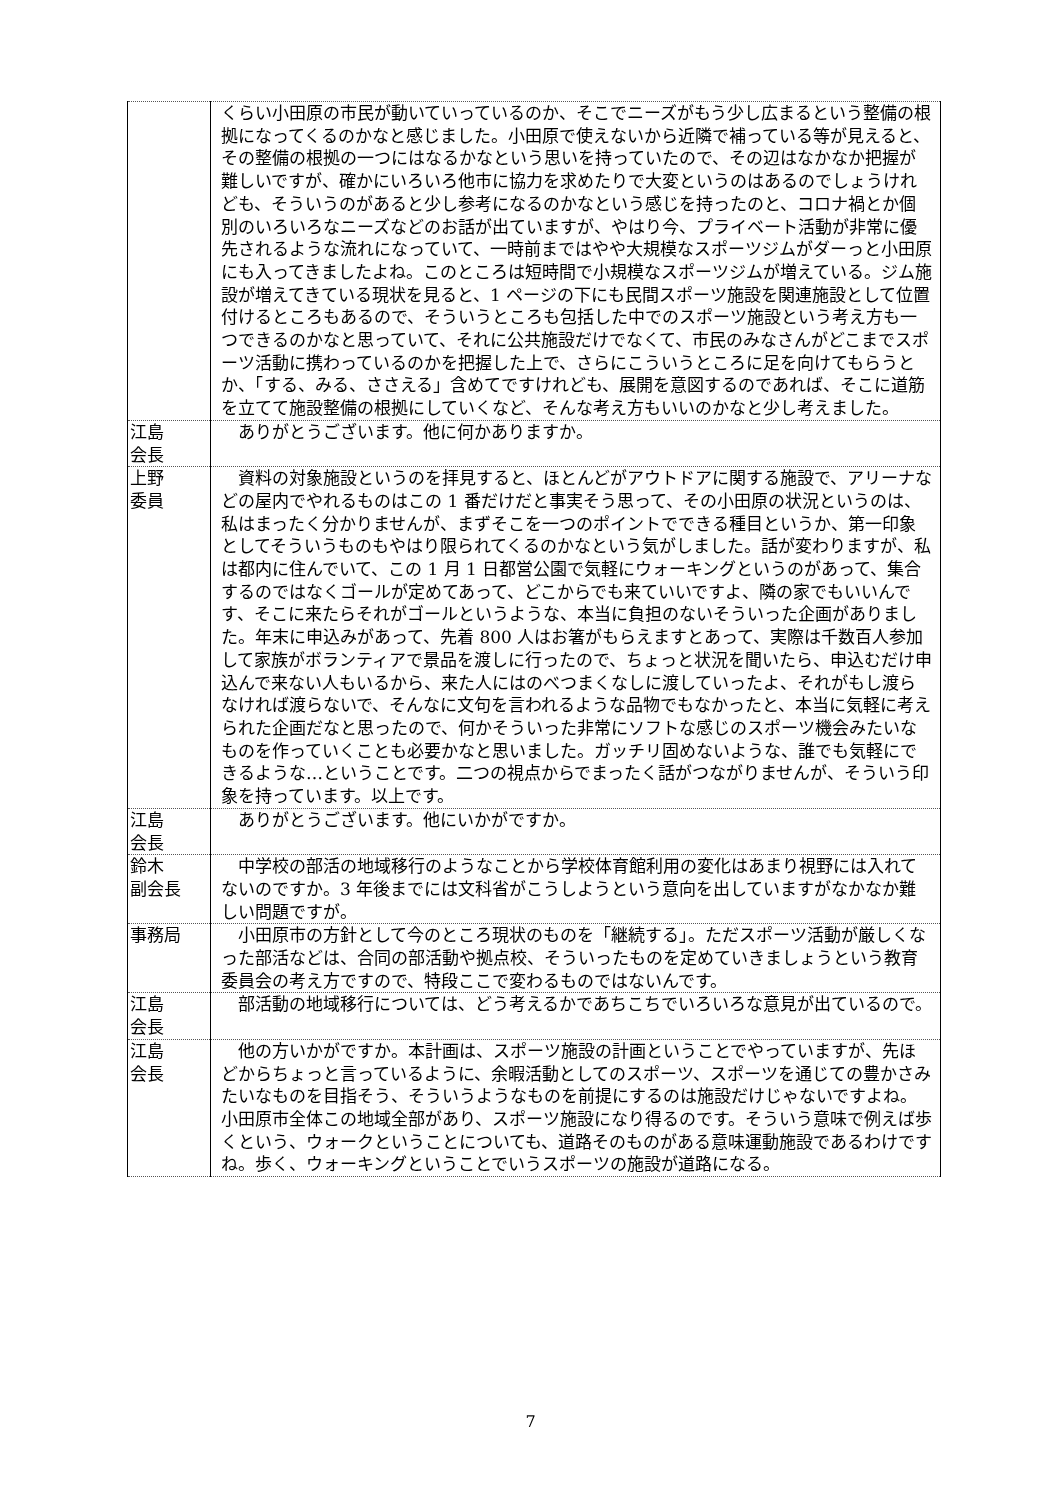| | くらい小田原の市民が動いていっているのか、そこでニーズがもう少し広まるという整備の根拠になってくるのかなと感じました。小田原で使えないから近隣で補っている等が見えると、その整備の根拠の一つにはなるかなという思いを持っていたので、その辺はなかなか把握が難しいですが、確かにいろいろ他市に協力を求めたりで大変というのはあるのでしょうけれども、そういうのがあると少し参考になるのかなという感じを持ったのと、コロナ禍とか個別のいろいろなニーズなどのお話が出ていますが、やはり今、プライベート活動が非常に優先されるような流れになっていて、一時前まではやや大規模なスポーツジムがダーっと小田原にも入ってきましたよね。このところは短時間で小規模なスポーツジムが増えている。ジム施設が増えてきている現状を見ると、1 ページの下にも民間スポーツ施設を関連施設として位置付けるところもあるので、そういうところも包括した中でのスポーツ施設という考え方も一つできるのかなと思っていて、それに公共施設だけでなくて、市民のみなさんがどこまでスポーツ活動に携わっているのかを把握した上で、さらにこういうところに足を向けてもらうとか、「する、みる、ささえる」含めてですけれども、展開を意図するのであれば、そこに道筋を立てて施設整備の根拠にしていくなど、そんな考え方もいいのかなと少し考えました。 |
| 江島 会長 | ありがとうございます。他に何かありますか。 |
| 上野 委員 | 資料の対象施設というのを拝見すると、ほとんどがアウトドアに関する施設で、アリーナなどの屋内でやれるものはこの 1 番だけだと事実そう思って、その小田原の状況というのは、私はまったく分かりませんが、まずそこを一つのポイントでできる種目というか、第一印象としてそういうものもやはり限られてくるのかなという気がしました。話が変わりますが、私は都内に住んでいて、この 1 月 1 日都営公園で気軽にウォーキングというのがあって、集合するのではなくゴールが定めてあって、どこからでも来ていいですよ、隣の家でもいいんです、そこに来たらそれがゴールというような、本当に負担のないそういった企画がありました。年末に申込みがあって、先着 800 人はお箸がもらえますとあって、実際は千数百人参加して家族がボランティアで景品を渡しに行ったので、ちょっと状況を聞いたら、申込むだけ申込んで来ない人もいるから、来た人にはのべつまくなしに渡していったよ、それがもし渡らなければ渡らないで、そんなに文句を言われるような品物でもなかったと、本当に気軽に考えられた企画だなと思ったので、何かそういった非常にソフトな感じのスポーツ機会みたいなものを作っていくことも必要かなと思いました。ガッチリ固めないような、誰でも気軽にできるような…ということです。二つの視点からでまったく話がつながりませんが、そういう印象を持っています。以上です。 |
| 江島 会長 | ありがとうございます。他にいかがですか。 |
| 鈴木 副会長 | 中学校の部活の地域移行のようなことから学校体育館利用の変化はあまり視野には入れてないのですか。3 年後までには文科省がこうしようという意向を出していますがなかなか難しい問題ですが。 |
| 事務局 | 小田原市の方針として今のところ現状のものを「継続する」。ただスポーツ活動が厳しくなった部活などは、合同の部活動や拠点校、そういったものを定めていきましょうという教育委員会の考え方ですので、特段ここで変わるものではないんです。 |
| 江島 会長 | 部活動の地域移行については、どう考えるかであちこちでいろいろな意見が出ているので。 |
| 江島 会長 | 他の方いかがですか。本計画は、スポーツ施設の計画ということでやっていますが、先ほどからちょっと言っているように、余暇活動としてのスポーツ、スポーツを通じての豊かさみたいなものを目指そう、そういうようなものを前提にするのは施設だけじゃないですよね。小田原市全体この地域全部があり、スポーツ施設になり得るのです。そういう意味で例えば歩くという、ウォークということについても、道路そのものがある意味運動施設であるわけですね。歩く、ウォーキングということでいうスポーツの施設が道路になる。 |
7